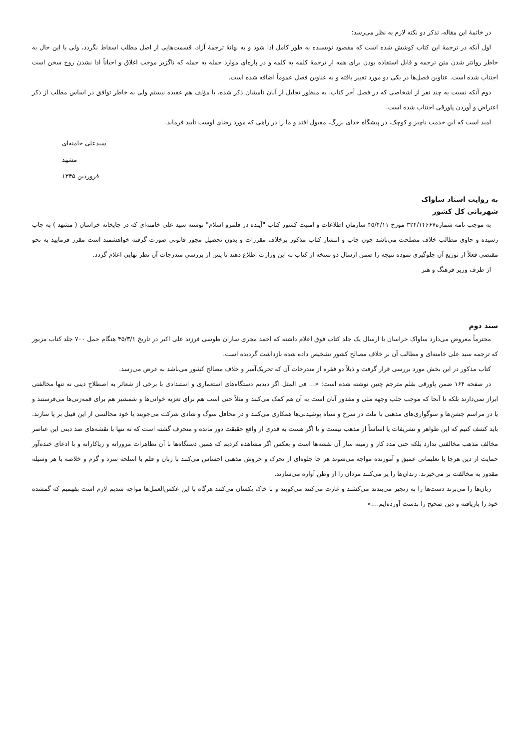در خاتمهٔ این مقاله، تذکر دو نکته لازم به نظر می‌رسد:
اول آنکه در ترجمهٔ این کتاب کوشش شده است که مقصود نویسنده به طور کامل ادا شود و به بهانهٔ ترجمهٔ آزاد، قسمت‌هایی از اصل مطلب اسقاط نگردد، ولی با این حال به خاطر روانتر شدن متن ترجمه و قابل استفاده بودن برای همه از ترجمهٔ کلمه به کلمه و در پاره‌ای موارد جمله به جمله که ناگزیر موجب اغلاق و احیاناً ادا نشدن روح سخن است اجتناب شده است. عناوین فصل‌ها در یکی دو مورد تغییر یافته و به عناوین فصل عموماً اضافه شده است.
دوم آنکه نسبت به چند نفر از اشخاصی که در فصل آخر کتاب، به منظور تجلیل از آنان نامشان ذکر شده، با مؤلف هم عقیده نیستم ولی به خاطر توافق در اساس مطلب از ذکر اعتراض و آوردن پاورقی اجتناب شده است.
امید است که این خدمت ناچیز و کوچک، در پیشگاه خدای بزرگ، مقبول افتد و ما را در راهی که مورد رضای اوست تأیید فرماید.
سیدعلی خامنه‌ای
مشهد
فروردین ۱۳۴۵
به روایت اسناد ساواک
شهربانی کل کشور
به موجب نامه شماره۳۲۴/۱۴۶۶۷ مورخ ۴۵/۴/۱۱ سازمان اطلاعات و امنیت کشور کتاب "آینده در قلمرو اسلام" نوشته سید علی خامنه‌ای که در چاپخانه خراسان ( مشهد ) به چاپ رسیده و حاوی مطالب خلاف مصلحت می‌باشد چون چاپ و انتشار کتاب مذکور برخلاف مقررات و بدون تحصیل مجوز قانونی صورت گرفته خواهشمند است مقرر فرمایید به نحو مقتضی فعلاً از توزیع آن جلوگیری نموده نتیجه را ضمن ارسال دو نسخه از کتاب به این وزارت اطلاع دهند تا پس از بررسی مندرجات آن نظر نهایی اعلام گردد.
از طرف وزیر فرهنگ و هنر
سند دوم
محترماً معروض می‌دارد ساواک خراسان با ارسال یک جلد کتاب فوق اعلام داشته که احمد مجری سازان طوسی فرزند علی اکبر در تاریخ ۴۵/۳/۱ هنگام حمل ۷۰۰ جلد کتاب مزبور که ترجمه سید علی خامنه‌ای و مطالب آن بر خلاف مصالح کشور تشخیص داده شده بازداشت گردیده است.
کتاب مذکور در این بخش مورد بررسی قرار گرفت و ذیلاً دو فقره از مندرجات آن که تحریک‌آمیز و خلاف مصالح کشور می‌باشد به عرض می‌رسد.
در صفحه ۱۶۴ ضمن پاورقی بقلم مترجم چنین نوشته شده است: «... فی المثل اگر دیدیم دستگاه‌های استعماری و استبدادی با برخی از شعائر به اصطلاح دینی نه تنها مخالفتی ابراز نمی‌دارند بلکه تا آنجا که موجب جلب وجهه ملی و مقدور آنان است به آن هم کمک می‌کنند و مثلاً حتی اسب هم برای تعزیه خوانی‌ها و شمشیر هم برای قمه‌زنی‌ها می‌فرستند و یا در مراسم جشن‌ها و سوگواری‌های مذهبی با ملت در سرخ و سیاه پوشیدنی‌ها همکاری می‌کنند و در محافل سوگ و شادی شرکت می‌جویند یا خود مجالسی از این قبیل بر پا سازند. باید کشف کنیم که این ظواهر و تشریفات یا اساساً از مذهب نیست و یا اگر هست به قدری از واقع حقیقت دور مانده و منحرف گشته است که نه تنها با نقشه‌های ضد دینی این عناصر مخالف مذهب مخالفتی ندارد بلکه حتی مدد کار و زمینه ساز آن نقشه‌ها است و بعکس اگر مشاهده کردیم که همین دستگاه‌ها با آن تظاهرات مزورانه و ریاکارانه و با ادعای خنده‌آور حمایت از دین هرجا با تعلیماتی عمیق و آموزنده مواجه می‌شوند هر جا جلوه‌ای از تحرک و خروش مذهبی احساس می‌کنند با زبان و قلم با اسلحه سرد و گرم و خلاصه با هر وسیله مقدور به مخالفت بر می‌خیزند. زندان‌ها را پر می‌کنند مردان را از وطن آواره می‌سازند.
زبان‌ها را می‌برند دست‌ها را به زنجیر می‌بندند می‌کشند و غارت می‌کنند می‌کوبند و با خاک یکسان می‌کنند هرگاه با این عکس‌العمل‌ها مواجه شدیم لازم است بفهمیم که گمشده خود را بازیافته و دین صحیح را بدست آورده‌ایم....»